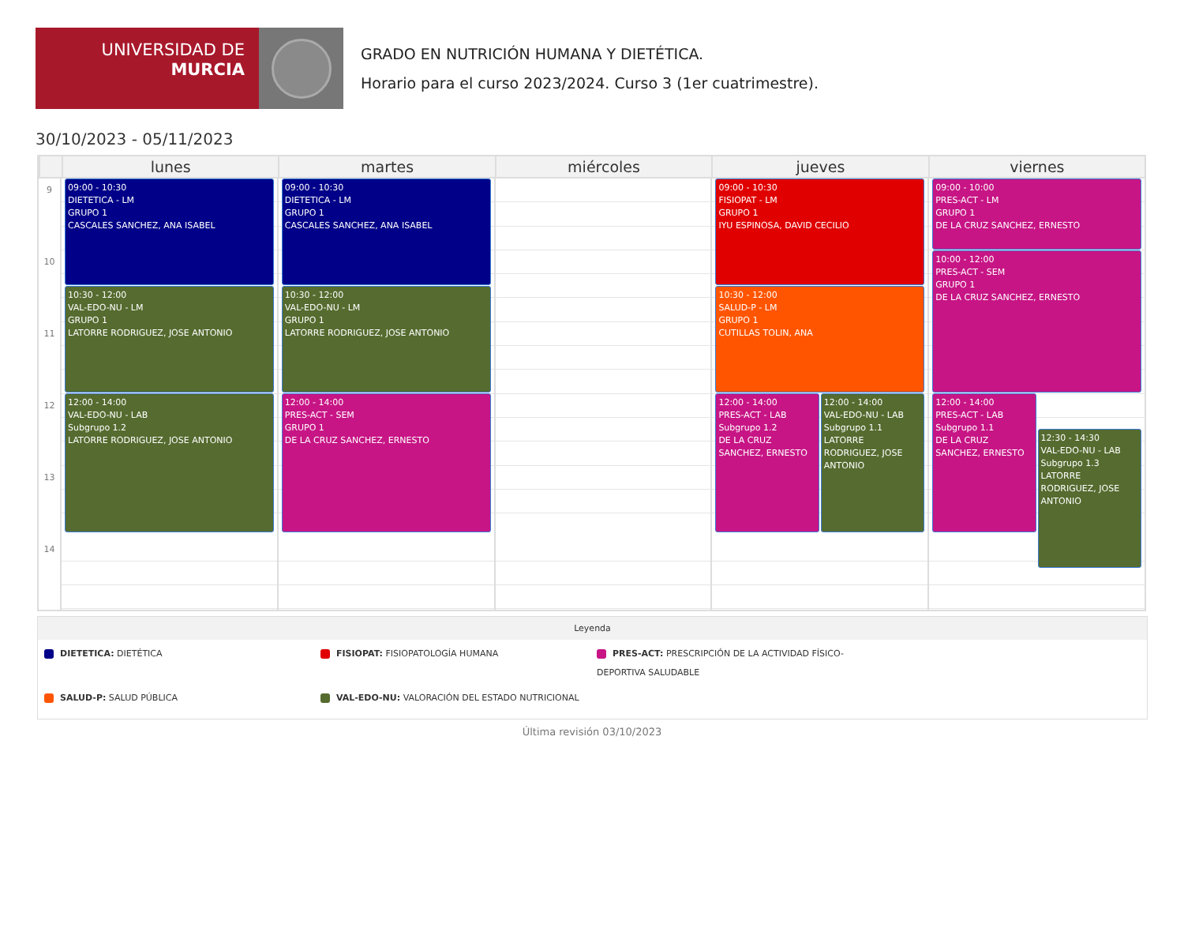UNIVERSIDAD DE
MURCIA
GRADO EN NUTRICIÓN HUMANA Y DIETÉTICA.
Horario para el curso 2023/2024. Curso 3 (1er cuatrimestre).
30/10/2023 - 05/11/2023
lunes martes miércoles jueves viernes
9
10
11
12
13
14
09:00 - 10:30
DIETETICA - LM
GRUPO 1
CASCALES SANCHEZ, ANA ISABEL
10:30 - 12:00
VAL-EDO-NU - LM
GRUPO 1
LATORRE RODRIGUEZ, JOSE ANTONIO
12:00 - 14:00
VAL-EDO-NU - LAB
Subgrupo 1.2
LATORRE RODRIGUEZ, JOSE ANTONIO
09:00 - 10:30
DIETETICA - LM
GRUPO 1
CASCALES SANCHEZ, ANA ISABEL
10:30 - 12:00
VAL-EDO-NU - LM
GRUPO 1
LATORRE RODRIGUEZ, JOSE ANTONIO
12:00 - 14:00
PRES-ACT - SEM
GRUPO 1
DE LA CRUZ SANCHEZ, ERNESTO
09:00 - 10:30
FISIOPAT - LM
GRUPO 1
IYU ESPINOSA, DAVID CECILIO
10:30 - 12:00
SALUD-P - LM
GRUPO 1
CUTILLAS TOLIN, ANA
12:00 - 14:00
PRES-ACT - LAB
Subgrupo 1.2
DE LA CRUZ SANCHEZ, ERNESTO
12:00 - 14:00
VAL-EDO-NU - LAB
Subgrupo 1.1
LATORRE RODRIGUEZ, JOSE ANTONIO
09:00 - 10:00
PRES-ACT - LM
GRUPO 1
DE LA CRUZ SANCHEZ, ERNESTO
10:00 - 12:00
PRES-ACT - SEM
GRUPO 1
DE LA CRUZ SANCHEZ, ERNESTO
12:00 - 14:00
PRES-ACT - LAB
Subgrupo 1.1
DE LA CRUZ SANCHEZ, ERNESTO
12:30 - 14:30
VAL-EDO-NU - LAB
Subgrupo 1.3
LATORRE RODRIGUEZ, JOSE ANTONIO
Leyenda
DIETETICA: DIETÉTICA
FISIOPAT: FISIOPATOLOGÍA HUMANA
PRES-ACT: PRESCRIPCIÓN DE LA ACTIVIDAD FÍSICO-DEPORTIVA SALUDABLE
SALUD-P: SALUD PÚBLICA
VAL-EDO-NU: VALORACIÓN DEL ESTADO NUTRICIONAL
Última revisión 03/10/2023